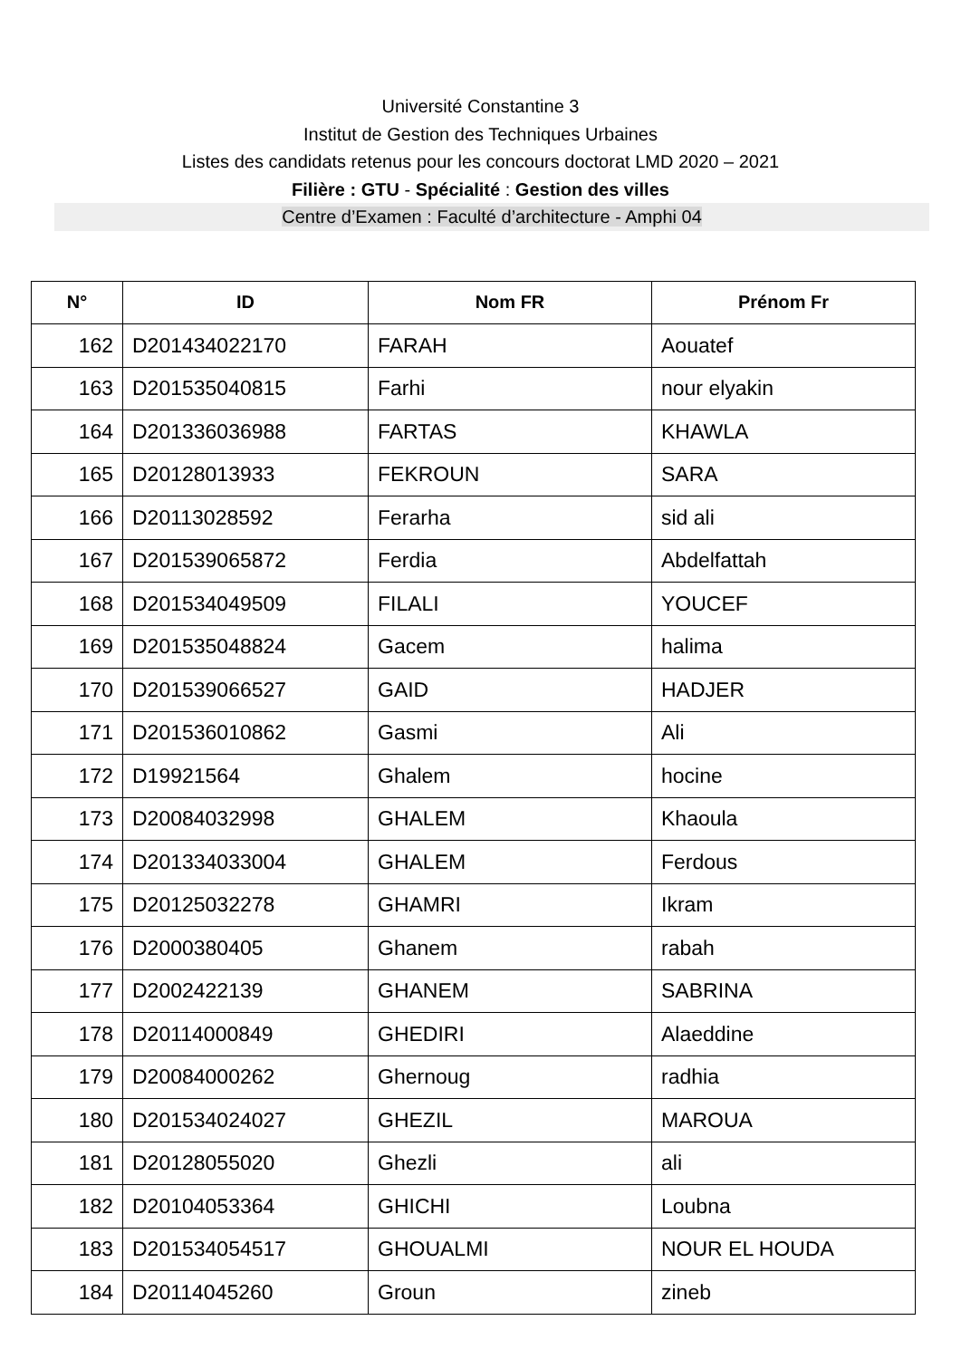Université Constantine 3
Institut de Gestion des Techniques Urbaines
Listes des candidats retenus pour les concours doctorat LMD 2020 – 2021
Filière : GTU - Spécialité : Gestion des villes
Centre d’Examen : Faculté d’architecture - Amphi 04
| N° | ID | Nom FR | Prénom Fr |
| --- | --- | --- | --- |
| 162 | D201434022170 | FARAH | Aouatef |
| 163 | D201535040815 | Farhi | nour elyakin |
| 164 | D201336036988 | FARTAS | KHAWLA |
| 165 | D20128013933 | FEKROUN | SARA |
| 166 | D20113028592 | Ferarha | sid ali |
| 167 | D201539065872 | Ferdia | Abdelfattah |
| 168 | D201534049509 | FILALI | YOUCEF |
| 169 | D201535048824 | Gacem | halima |
| 170 | D201539066527 | GAID | HADJER |
| 171 | D201536010862 | Gasmi | Ali |
| 172 | D19921564 | Ghalem | hocine |
| 173 | D20084032998 | GHALEM | Khaoula |
| 174 | D201334033004 | GHALEM | Ferdous |
| 175 | D20125032278 | GHAMRI | Ikram |
| 176 | D2000380405 | Ghanem | rabah |
| 177 | D2002422139 | GHANEM | SABRINA |
| 178 | D20114000849 | GHEDIRI | Alaeddine |
| 179 | D20084000262 | Ghernoug | radhia |
| 180 | D201534024027 | GHEZIL | MAROUA |
| 181 | D20128055020 | Ghezli | ali |
| 182 | D20104053364 | GHICHI | Loubna |
| 183 | D201534054517 | GHOUALMI | NOUR EL HOUDA |
| 184 | D20114045260 | Groun | zineb |